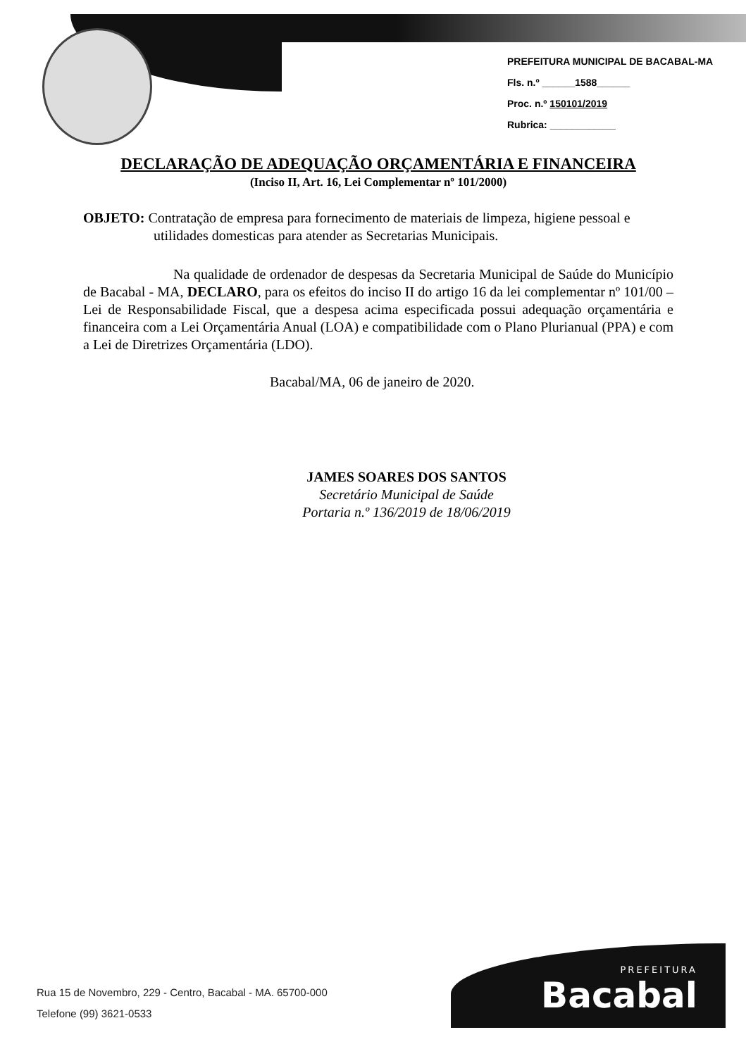PREFEITURA MUNICIPAL DE BACABAL-MA
Fls. n.º ______1588______
Proc. n.º 150101/2019
Rubrica: ____________
DECLARAÇÃO DE ADEQUAÇÃO ORÇAMENTÁRIA E FINANCEIRA
(Inciso II, Art. 16, Lei Complementar nº 101/2000)
OBJETO: Contratação de empresa para fornecimento de materiais de limpeza, higiene pessoal e utilidades domesticas para atender as Secretarias Municipais.
Na qualidade de ordenador de despesas da Secretaria Municipal de Saúde do Município de Bacabal - MA, DECLARO, para os efeitos do inciso II do artigo 16 da lei complementar nº 101/00 – Lei de Responsabilidade Fiscal, que a despesa acima especificada possui adequação orçamentária e financeira com a Lei Orçamentária Anual (LOA) e compatibilidade com o Plano Plurianual (PPA) e com a Lei de Diretrizes Orçamentária (LDO).
Bacabal/MA, 06 de janeiro de 2020.
JAMES SOARES DOS SANTOS
Secretário Municipal de Saúde
Portaria n.º 136/2019 de 18/06/2019
Rua 15 de Novembro, 229 - Centro, Bacabal - MA. 65700-000
Telefone (99) 3621-0533
PREFEITURA
Bacabal